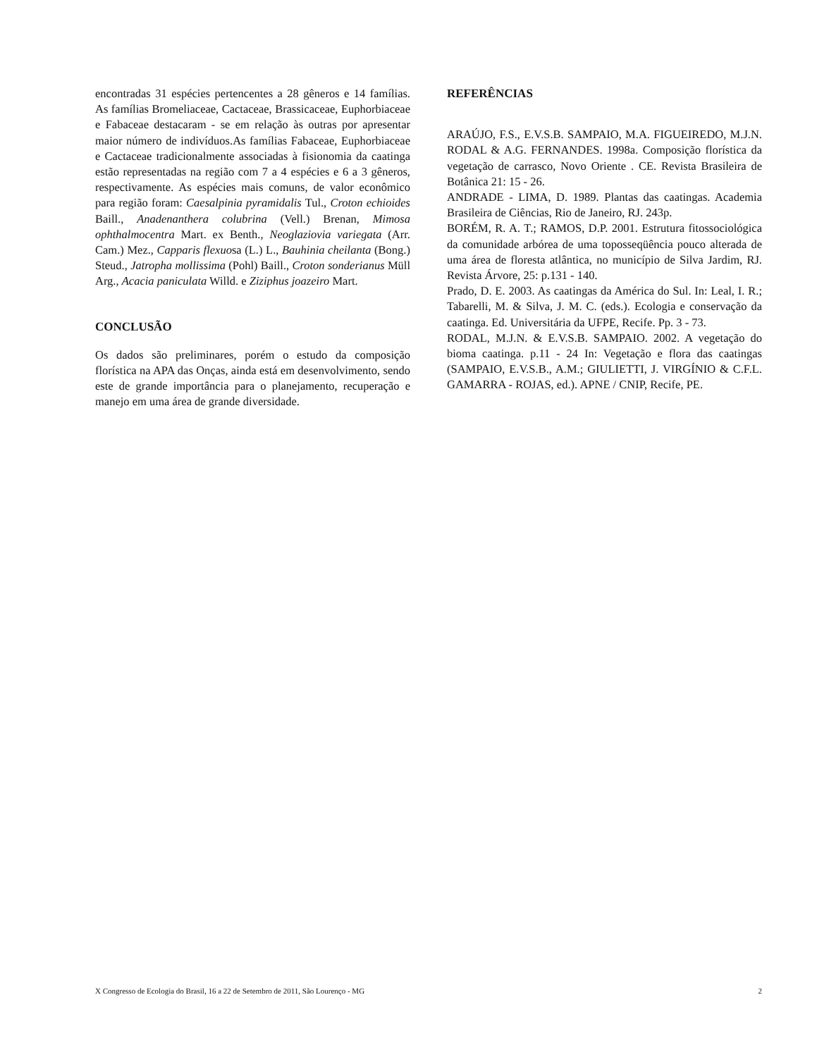encontradas 31 espécies pertencentes a 28 gêneros e 14 famílias. As famílias Bromeliaceae, Cactaceae, Brassicaceae, Euphorbiaceae e Fabaceae destacaram - se em relação às outras por apresentar maior número de indivíduos.As famílias Fabaceae, Euphorbiaceae e Cactaceae tradicionalmente associadas à fisionomia da caatinga estão representadas na região com 7 a 4 espécies e 6 a 3 gêneros, respectivamente. As espécies mais comuns, de valor econômico para região foram: Caesalpinia pyramidalis Tul., Croton echioides Baill., Anadenanthera colubrina (Vell.) Brenan, Mimosa ophthalmocentra Mart. ex Benth., Neoglaziovia variegata (Arr. Cam.) Mez., Capparis flexuosa (L.) L., Bauhinia cheilanta (Bong.) Steud., Jatropha mollissima (Pohl) Baill., Croton sonderianus Müll Arg., Acacia paniculata Willd. e Ziziphus joazeiro Mart.
CONCLUSÃO
Os dados são preliminares, porém o estudo da composição florística na APA das Onças, ainda está em desenvolvimento, sendo este de grande importância para o planejamento, recuperação e manejo em uma área de grande diversidade.
REFERÊNCIAS
ARAÚJO, F.S., E.V.S.B. SAMPAIO, M.A. FIGUEIREDO, M.J.N. RODAL & A.G. FERNANDES. 1998a. Composição florística da vegetação de carrasco, Novo Oriente . CE. Revista Brasileira de Botânica 21: 15 - 26.
ANDRADE - LIMA, D. 1989. Plantas das caatingas. Academia Brasileira de Ciências, Rio de Janeiro, RJ. 243p.
BORÉM, R. A. T.; RAMOS, D.P. 2001. Estrutura fitossociológica da comunidade arbórea de uma toposseqüência pouco alterada de uma área de floresta atlântica, no município de Silva Jardim, RJ. Revista Árvore, 25: p.131 - 140.
Prado, D. E. 2003. As caatingas da América do Sul. In: Leal, I. R.; Tabarelli, M. & Silva, J. M. C. (eds.). Ecologia e conservação da caatinga. Ed. Universitária da UFPE, Recife. Pp. 3 - 73.
RODAL, M.J.N. & E.V.S.B. SAMPAIO. 2002. A vegetação do bioma caatinga. p.11 - 24 In: Vegetação e flora das caatingas (SAMPAIO, E.V.S.B., A.M.; GIULIETTI, J. VIRGÍNIO & C.F.L. GAMARRA - ROJAS, ed.). APNE / CNIP, Recife, PE.
X Congresso de Ecologia do Brasil, 16 a 22 de Setembro de 2011, São Lourenço - MG 2